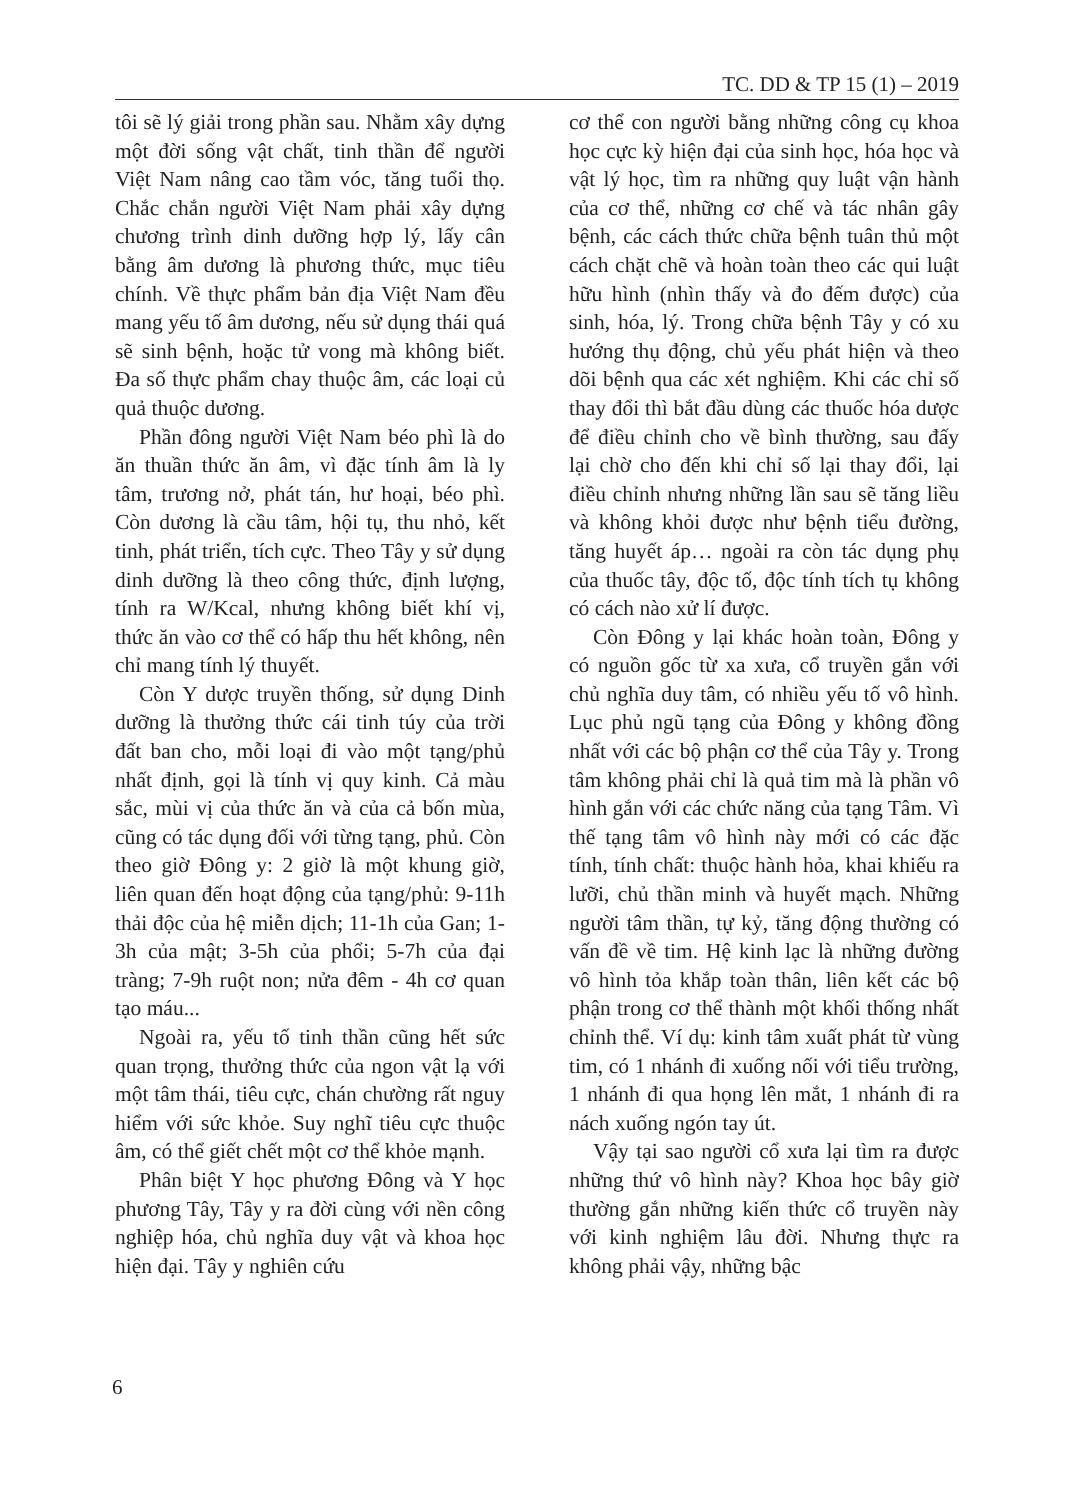TC. DD & TP 15 (1) – 2019
tôi sẽ lý giải trong phần sau. Nhằm xây dựng một đời sống vật chất, tinh thần để người Việt Nam nâng cao tầm vóc, tăng tuổi thọ. Chắc chắn người Việt Nam phải xây dựng chương trình dinh dưỡng hợp lý, lấy cân bằng âm dương là phương thức, mục tiêu chính. Về thực phẩm bản địa Việt Nam đều mang yếu tố âm dương, nếu sử dụng thái quá sẽ sinh bệnh, hoặc tử vong mà không biết. Đa số thực phẩm chay thuộc âm, các loại củ quả thuộc dương.
Phần đông người Việt Nam béo phì là do ăn thuần thức ăn âm, vì đặc tính âm là ly tâm, trương nở, phát tán, hư hoại, béo phì. Còn dương là cầu tâm, hội tụ, thu nhỏ, kết tinh, phát triển, tích cực. Theo Tây y sử dụng dinh dưỡng là theo công thức, định lượng, tính ra W/Kcal, nhưng không biết khí vị, thức ăn vào cơ thể có hấp thu hết không, nên chỉ mang tính lý thuyết.
Còn Y dược truyền thống, sử dụng Dinh dưỡng là thưởng thức cái tinh túy của trời đất ban cho, mỗi loại đi vào một tạng/phủ nhất định, gọi là tính vị quy kinh. Cả màu sắc, mùi vị của thức ăn và của cả bốn mùa, cũng có tác dụng đối với từng tạng, phủ. Còn theo giờ Đông y: 2 giờ là một khung giờ, liên quan đến hoạt động của tạng/phủ: 9-11h thải độc của hệ miễn dịch; 11-1h của Gan; 1-3h của mật; 3-5h của phổi; 5-7h của đại tràng; 7-9h ruột non; nửa đêm - 4h cơ quan tạo máu...
Ngoài ra, yếu tố tinh thần cũng hết sức quan trọng, thưởng thức của ngon vật lạ với một tâm thái, tiêu cực, chán chường rất nguy hiểm với sức khỏe. Suy nghĩ tiêu cực thuộc âm, có thể giết chết một cơ thể khỏe mạnh.
Phân biệt Y học phương Đông và Y học phương Tây, Tây y ra đời cùng với nền công nghiệp hóa, chủ nghĩa duy vật và khoa học hiện đại. Tây y nghiên cứu
cơ thể con người bằng những công cụ khoa học cực kỳ hiện đại của sinh học, hóa học và vật lý học, tìm ra những quy luật vận hành của cơ thể, những cơ chế và tác nhân gây bệnh, các cách thức chữa bệnh tuân thủ một cách chặt chẽ và hoàn toàn theo các qui luật hữu hình (nhìn thấy và đo đếm được) của sinh, hóa, lý. Trong chữa bệnh Tây y có xu hướng thụ động, chủ yếu phát hiện và theo dõi bệnh qua các xét nghiệm. Khi các chỉ số thay đổi thì bắt đầu dùng các thuốc hóa dược để điều chỉnh cho về bình thường, sau đấy lại chờ cho đến khi chỉ số lại thay đổi, lại điều chỉnh nhưng những lần sau sẽ tăng liều và không khỏi được như bệnh tiểu đường, tăng huyết áp… ngoài ra còn tác dụng phụ của thuốc tây, độc tố, độc tính tích tụ không có cách nào xử lí được.
Còn Đông y lại khác hoàn toàn, Đông y có nguồn gốc từ xa xưa, cổ truyền gắn với chủ nghĩa duy tâm, có nhiều yếu tố vô hình. Lục phủ ngũ tạng của Đông y không đồng nhất với các bộ phận cơ thể của Tây y. Trong tâm không phải chỉ là quả tim mà là phần vô hình gắn với các chức năng của tạng Tâm. Vì thế tạng tâm vô hình này mới có các đặc tính, tính chất: thuộc hành hỏa, khai khiếu ra lưỡi, chủ thần minh và huyết mạch. Những người tâm thần, tự kỷ, tăng động thường có vấn đề về tim. Hệ kinh lạc là những đường vô hình tỏa khắp toàn thân, liên kết các bộ phận trong cơ thể thành một khối thống nhất chỉnh thể. Ví dụ: kinh tâm xuất phát từ vùng tim, có 1 nhánh đi xuống nối với tiểu trường, 1 nhánh đi qua họng lên mắt, 1 nhánh đi ra nách xuống ngón tay út.
Vậy tại sao người cổ xưa lại tìm ra được những thứ vô hình này? Khoa học bây giờ thường gắn những kiến thức cổ truyền này với kinh nghiệm lâu đời. Nhưng thực ra không phải vậy, những bậc
6